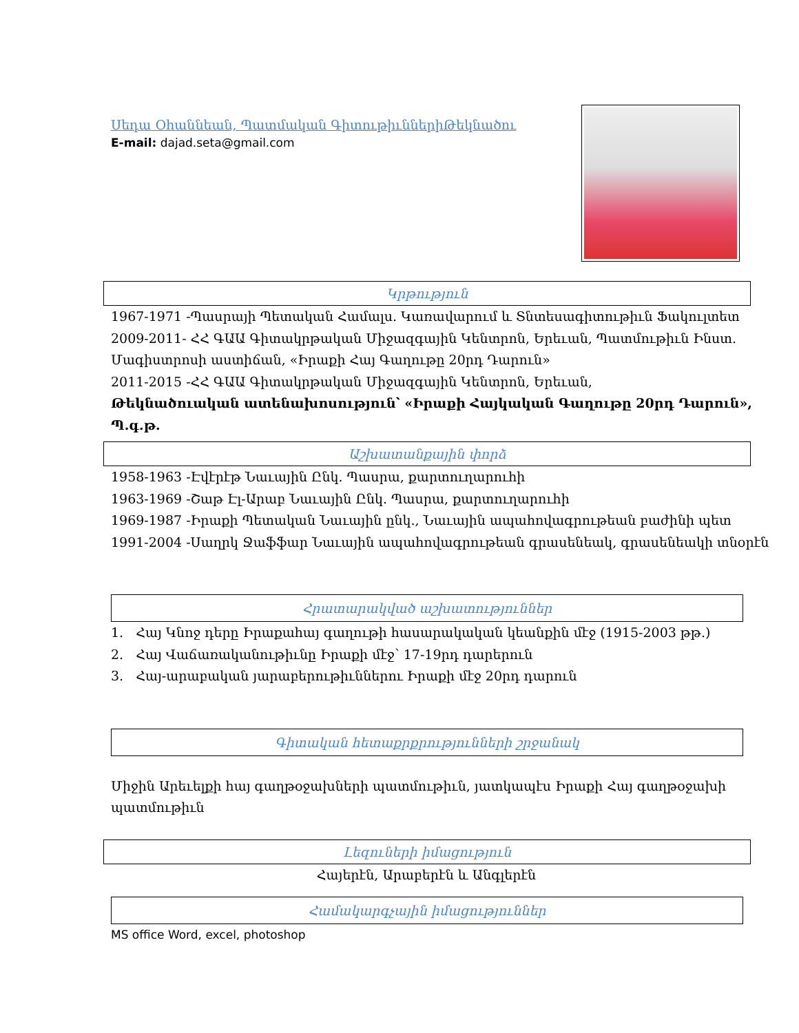Սեդա Օհաննեան, Պատմական ԳիտութիւններիԹեկնածու
E-mail: dajad.seta@gmail.com
Կրթություն
1967-1971 -Պասրայի Պետական Համալս. Կառավարում և Տնտեսագիտութիւն Ֆակուլտետ
2009-2011- ՀՀ ԳԱԱ Գիտակրթական Միջազգային Կենտրոն, Երեւան, Պատմութիւն Ինստ.
Մագիստրոսի աստիճան, «Իրաքի Հայ Գաղութը 20րդ Դարուն»
2011-2015 -ՀՀ ԳԱԱ Գիտակրթական Միջազգային Կենտրոն, Երեւան,
Թեկնածուական ատենախոսություն՝ «Իրաքի Հայկական Գաղութը 20րդ Դարուն», Պ.գ.թ.
Աշխատանքային փորձ
1958-1963 -Էվէրէթ Նաւային Ընկ. Պասրա, քարտուղարուհի
1963-1969 -Շաթ Էլ-Արաբ Նաւային Ընկ. Պասրա, քարտուղարուհի
1969-1987 -Իրաքի Պետական Նաւային ընկ., Նաւային ապահովագրութեան բաժինի պետ
1991-2004 -Սաղրկ Ջաֆֆար Նաւային ապահովագրութեան գրասենեակ, գրասենեակի տնօրէն
Հրատարակված աշխատություններ
1. Հայ Կնոջ դերը Իրաքահայ գաղութի հասարակական կեանքին մէջ (1915-2003 թթ.)
2. Հայ Վաճառականութիւնը Իրաքի մէջ՝ 17-19րդ դարերուն
3. Հայ-արաբական յարաբերութիւններու Իրաքի մէջ 20րդ դարուն
Գիտական հետաքրքրությունների շրջանակ
Միջին Արեւելքի հայ գաղթօջախների պատմութիւն, յատկապէս Իրաքի Հայ գաղթօջախի պատմութիւն
Լեզուների իմացություն
Հայերէն, Արաբերէն և Անգլերէն
Համակարգչային իմացություններ
MS office Word, excel, photoshop